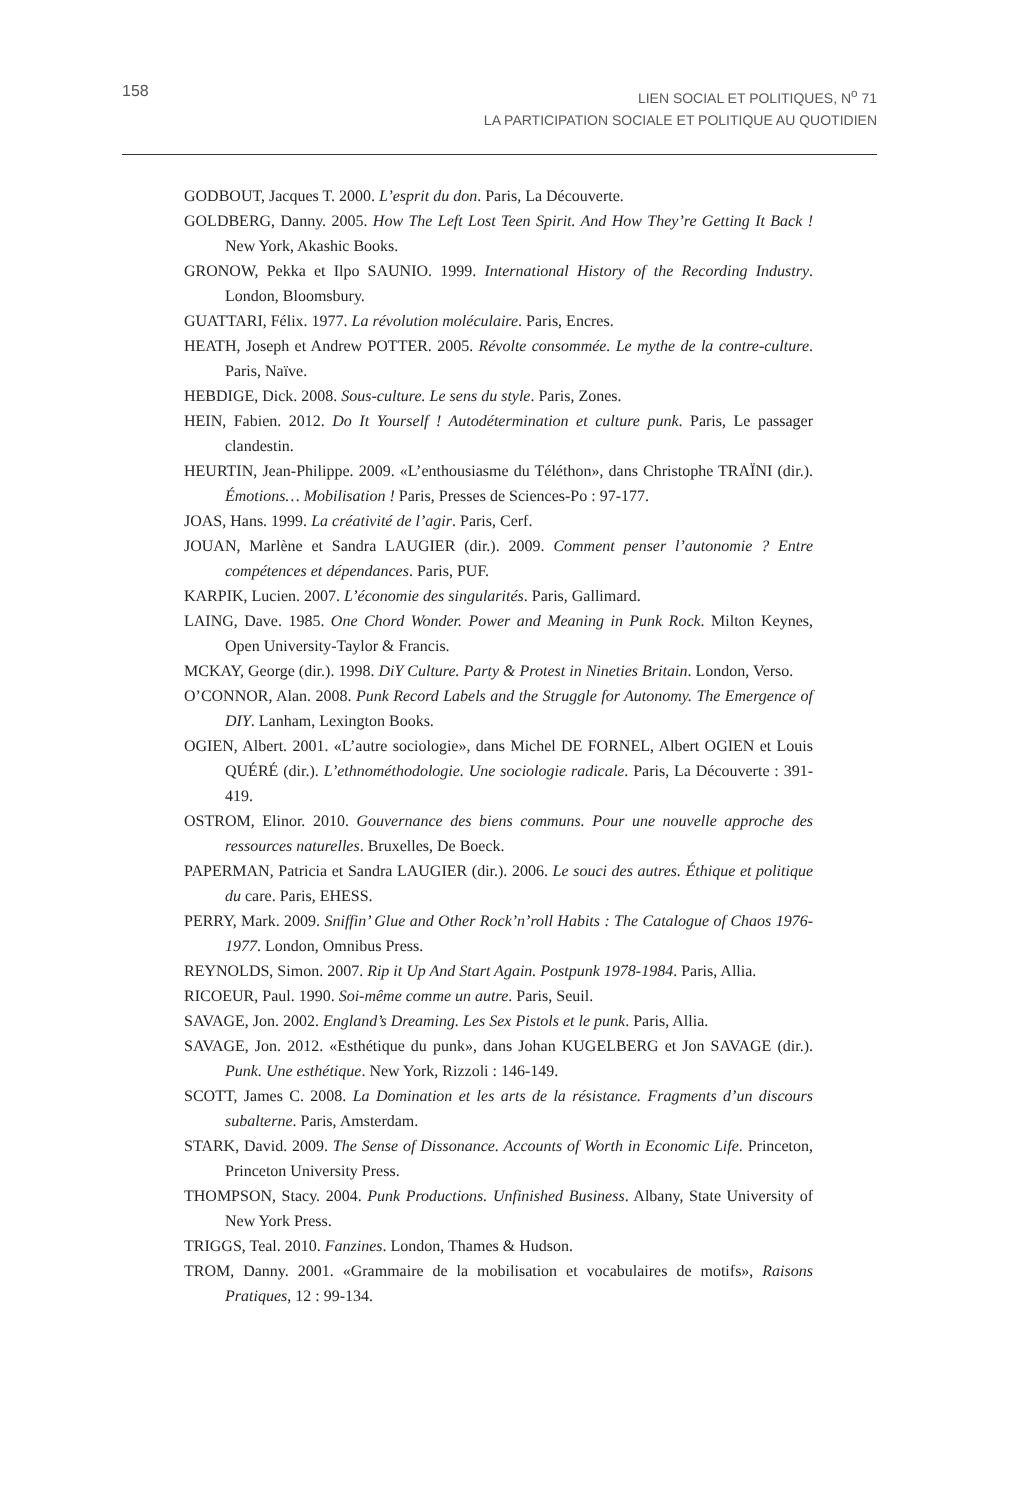158
LIEN SOCIAL ET POLITIQUES, N<sup>o</sup> 71
LA PARTICIPATION SOCIALE ET POLITIQUE AU QUOTIDIEN
GODBOUT, Jacques T. 2000. L’esprit du don. Paris, La Découverte.
GOLDBERG, Danny. 2005. How The Left Lost Teen Spirit. And How They’re Getting It Back ! New York, Akashic Books.
GRONOW, Pekka et Ilpo SAUNIO. 1999. International History of the Recording Industry. London, Bloomsbury.
GUATTARI, Félix. 1977. La révolution moléculaire. Paris, Encres.
HEATH, Joseph et Andrew POTTER. 2005. Révolte consommée. Le mythe de la contre-culture. Paris, Naïve.
HEBDIGE, Dick. 2008. Sous-culture. Le sens du style. Paris, Zones.
HEIN, Fabien. 2012. Do It Yourself ! Autodétermination et culture punk. Paris, Le passager clandestin.
HEURTIN, Jean-Philippe. 2009. «L’enthousiasme du Téléthon», dans Christophe TRAÏNI (dir.). Émotions… Mobilisation ! Paris, Presses de Sciences-Po : 97-177.
JOAS, Hans. 1999. La créativité de l’agir. Paris, Cerf.
JOUAN, Marlène et Sandra LAUGIER (dir.). 2009. Comment penser l’autonomie ? Entre compétences et dépendances. Paris, PUF.
KARPIK, Lucien. 2007. L’économie des singularités. Paris, Gallimard.
LAING, Dave. 1985. One Chord Wonder. Power and Meaning in Punk Rock. Milton Keynes, Open University-Taylor & Francis.
MCKAY, George (dir.). 1998. DiY Culture. Party & Protest in Nineties Britain. London, Verso.
O’CONNOR, Alan. 2008. Punk Record Labels and the Struggle for Autonomy. The Emergence of DIY. Lanham, Lexington Books.
OGIEN, Albert. 2001. «L’autre sociologie», dans Michel DE FORNEL, Albert OGIEN et Louis QUÉRÉ (dir.). L’ethnométhodologie. Une sociologie radicale. Paris, La Découverte : 391-419.
OSTROM, Elinor. 2010. Gouvernance des biens communs. Pour une nouvelle approche des ressources naturelles. Bruxelles, De Boeck.
PAPERMAN, Patricia et Sandra LAUGIER (dir.). 2006. Le souci des autres. Éthique et politique du care. Paris, EHESS.
PERRY, Mark. 2009. Sniffin’ Glue and Other Rock’n’roll Habits : The Catalogue of Chaos 1976-1977. London, Omnibus Press.
REYNOLDS, Simon. 2007. Rip it Up And Start Again. Postpunk 1978-1984. Paris, Allia.
RICOEUR, Paul. 1990. Soi-même comme un autre. Paris, Seuil.
SAVAGE, Jon. 2002. England’s Dreaming. Les Sex Pistols et le punk. Paris, Allia.
SAVAGE, Jon. 2012. «Esthétique du punk», dans Johan KUGELBERG et Jon SAVAGE (dir.). Punk. Une esthétique. New York, Rizzoli : 146-149.
SCOTT, James C. 2008. La Domination et les arts de la résistance. Fragments d’un discours subalterne. Paris, Amsterdam.
STARK, David. 2009. The Sense of Dissonance. Accounts of Worth in Economic Life. Princeton, Princeton University Press.
THOMPSON, Stacy. 2004. Punk Productions. Unfinished Business. Albany, State University of New York Press.
TRIGGS, Teal. 2010. Fanzines. London, Thames & Hudson.
TROM, Danny. 2001. «Grammaire de la mobilisation et vocabulaires de motifs», Raisons Pratiques, 12 : 99-134.